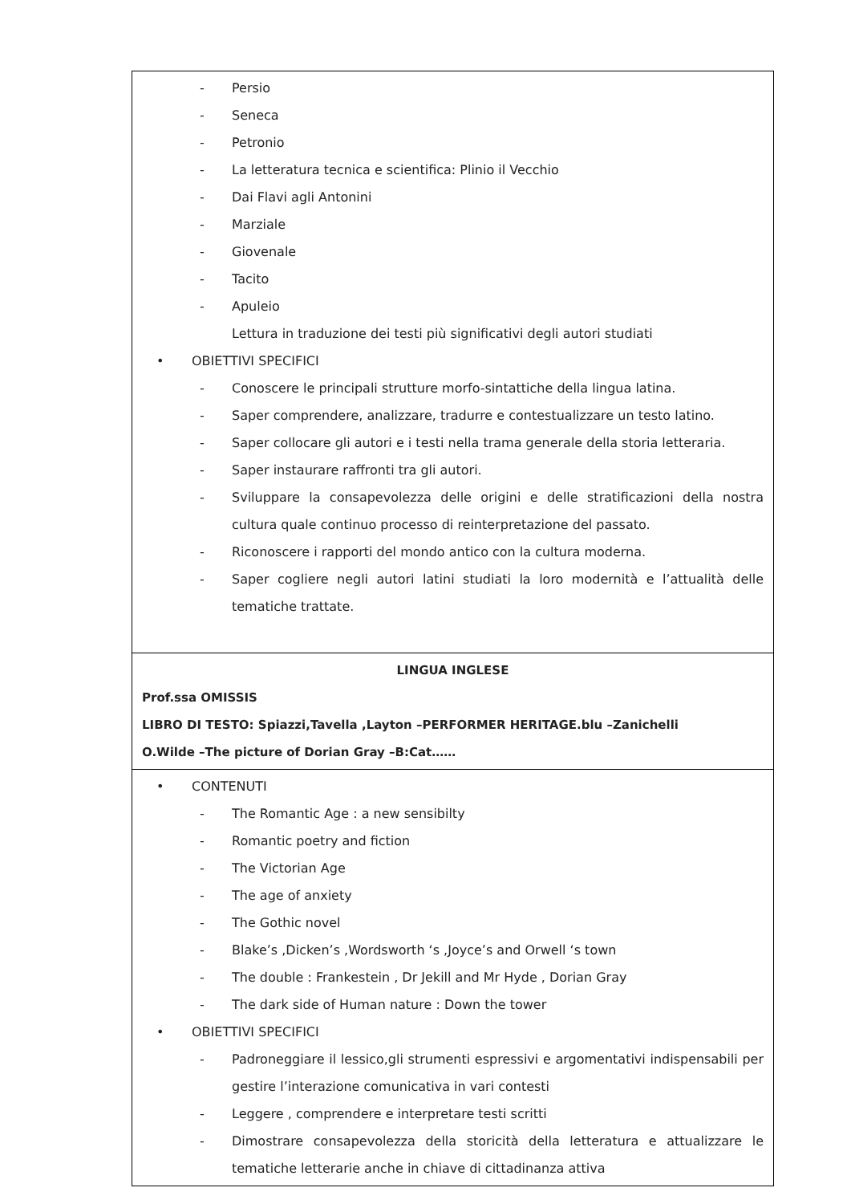| - Persio - Seneca - Petronio - La letteratura tecnica e scientifica: Plinio il Vecchio - Dai Flavi agli Antonini - Marziale - Giovenale - Tacito - Apuleio Lettura in traduzione dei testi più significativi degli autori studiati • OBIETTIVI SPECIFICI - Conoscere le principali strutture morfo-sintattiche della lingua latina. - Saper comprendere, analizzare, tradurre e contestualizzare un testo latino. - Saper collocare gli autori e i testi nella trama generale della storia letteraria. - Saper instaurare raffronti tra gli autori. - Sviluppare la consapevolezza delle origini e delle stratificazioni della nostra cultura quale continuo processo di reinterpretazione del passato. - Riconoscere i rapporti del mondo antico con la cultura moderna. - Saper cogliere negli autori latini studiati la loro modernità e l’attualità delle tematiche trattate. |
| LINGUA INGLESE Prof.ssa OMISSIS LIBRO DI TESTO: Spiazzi,Tavella ,Layton –PERFORMER HERITAGE.blu –Zanichelli O.Wilde –The picture of Dorian Gray –B:Cat…… |
| • CONTENUTI - The Romantic Age : a new sensibilty - Romantic poetry and fiction - The Victorian Age - The age of anxiety - The Gothic novel - Blake’s ,Dicken’s ,Wordsworth ‘s ,Joyce’s and Orwell ‘s town - The double : Frankestein , Dr Jekill and Mr Hyde , Dorian Gray - The dark side of Human nature : Down the tower • OBIETTIVI SPECIFICI - Padroneggiare il lessico,gli strumenti espressivi e argomentativi indispensabili per gestire l’interazione comunicativa in vari contesti - Leggere , comprendere e interpretare testi scritti - Dimostrare consapevolezza della storicità della letteratura e attualizzare le tematiche letterarie anche in chiave di cittadinanza attiva |